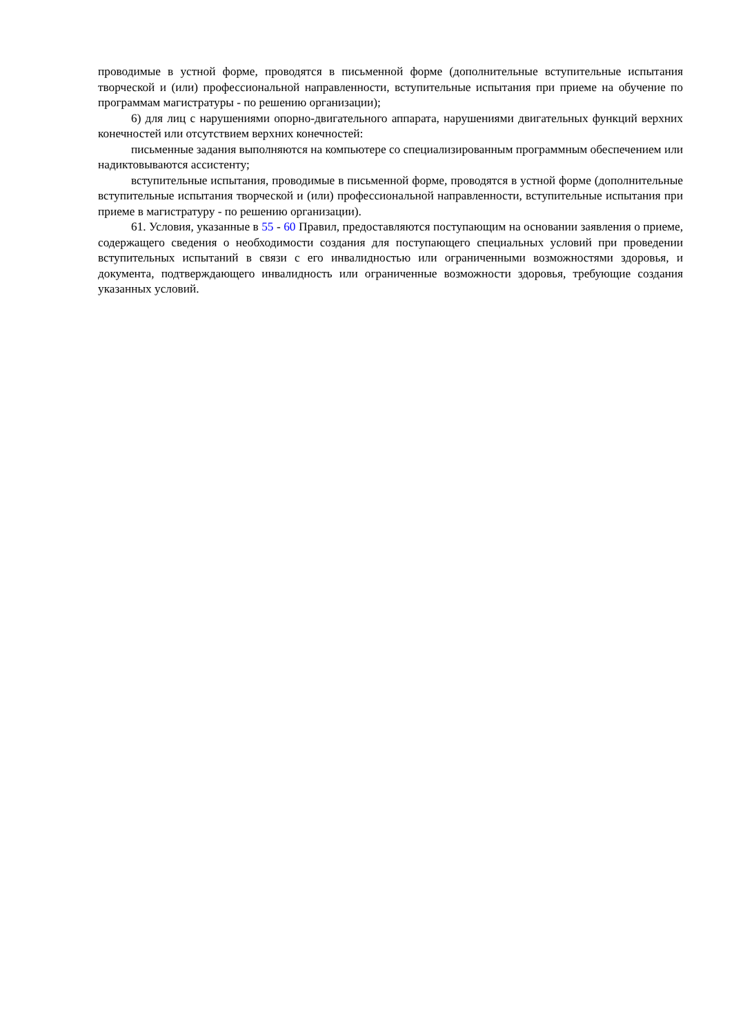проводимые в устной форме, проводятся в письменной форме (дополнительные вступительные испытания творческой и (или) профессиональной направленности, вступительные испытания при приеме на обучение по программам магистратуры - по решению организации);
6) для лиц с нарушениями опорно-двигательного аппарата, нарушениями двигательных функций верхних конечностей или отсутствием верхних конечностей:
письменные задания выполняются на компьютере со специализированным программным обеспечением или надиктовываются ассистенту;
вступительные испытания, проводимые в письменной форме, проводятся в устной форме (дополнительные вступительные испытания творческой и (или) профессиональной направленности, вступительные испытания при приеме в магистратуру - по решению организации).
61. Условия, указанные в 55 - 60 Правил, предоставляются поступающим на основании заявления о приеме, содержащего сведения о необходимости создания для поступающего специальных условий при проведении вступительных испытаний в связи с его инвалидностью или ограниченными возможностями здоровья, и документа, подтверждающего инвалидность или ограниченные возможности здоровья, требующие создания указанных условий.